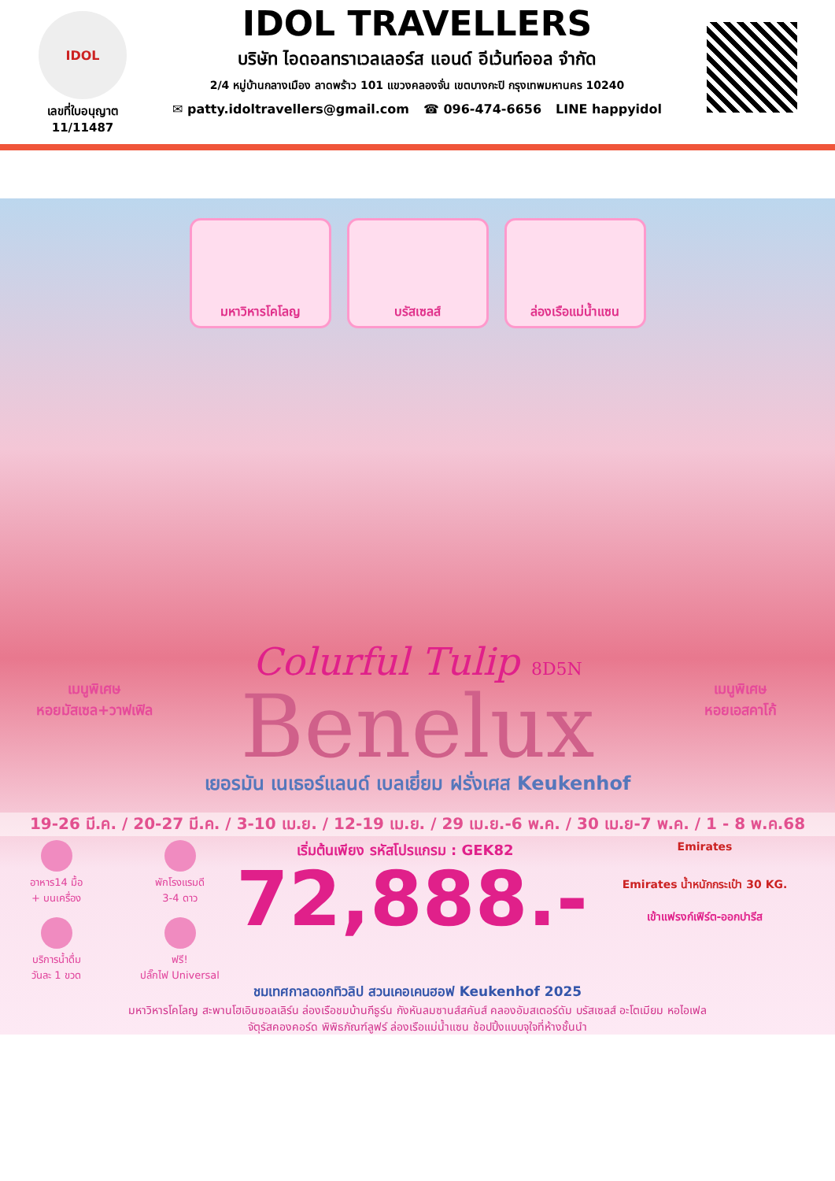IDOL
เลขที่ใบอนุญาต
11/11487
IDOL TRAVELLERS
บริษัท ไอดอลทราเวลเลอร์ส แอนด์ อีเว้นท์ออล จำกัด
2/4 หมู่บ้านกลางเมือง ลาดพร้าว 101 แขวงคลองจั่น เขตบางกะปิ กรุงเทพมหานคร 10240
✉ patty.idoltravellers@gmail.com ☎ 096-474-6656 LINE happyidol
มหาวิหารโคโลญ บรัสเซลส์ ล่องเรือแม่น้ำแซน
เมนูพิเศษ
หอยมัสเซล+วาฟเฟิล
เมนูพิเศษ
หอยเอสคาโก้
Colurful Tulip 8D5N
Benelux
เยอรมัน เนเธอร์แลนด์ เบลเยี่ยม ฝรั่งเศส Keukenhof
19-26 มี.ค. / 20-27 มี.ค. / 3-10 เม.ย. / 12-19 เม.ย. / 29 เม.ย.-6 พ.ค. / 30 เม.ย-7 พ.ค. / 1 - 8 พ.ค.68
อาหาร14 มื้อ
+ บนเครื่อง
พักโรงแรมดี
3-4 ดาว
บริการน้ำดื่ม
วันละ 1 ขวด
ฟรี!
ปลั๊กไฟ Universal
เริ่มต้นเพียง รหัสโปรแกรม : GEK82
72,888.-
Emirates
Emirates น้ำหนักกระเป๋า 30 KG.
เข้าแฟรงก์เฟิร์ต-ออกปารีส
ชมเทศกาลดอกทิวลิป สวนเคอเคนฮอฟ Keukenhof 2025
มหาวิหารโคโลญ สะพานโฮเอินซอลเลิร์น ล่องเรือชมบ้านกีธูร์น กังหันลมซานส์สคันส์ คลองอัมสเตอร์ดัม บรัสเซลส์ อะโตเมียม หอไอเฟล
จัตุรัสคองคอร์ด พิพิธภัณฑ์ลูฟร์ ล่องเรือแม่น้ำแซน ช้อปปิ้งแบบจุใจที่ห้างชั้นนำ